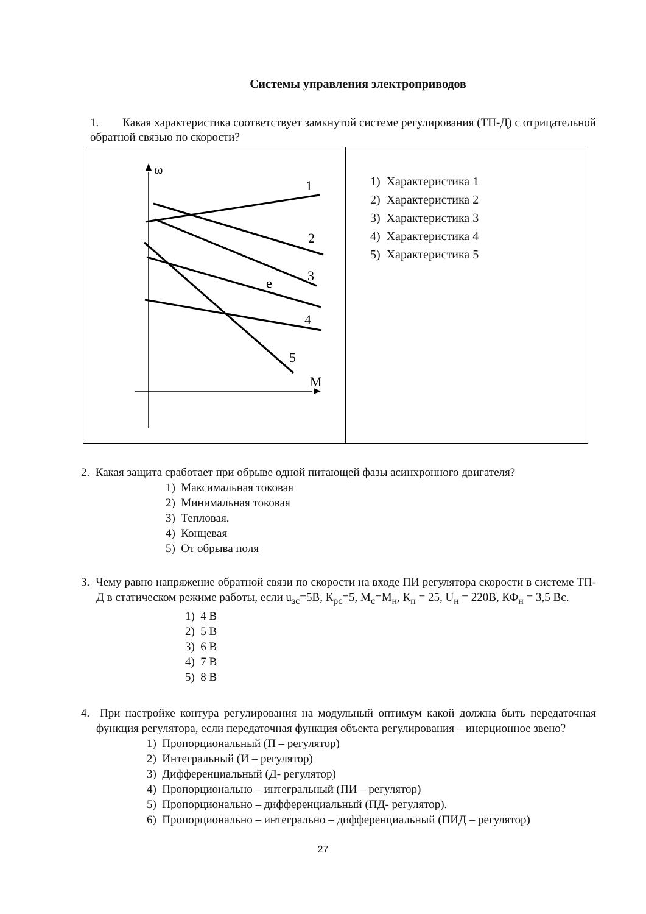Системы управления электроприводов
1. Какая характеристика соответствует замкнутой системе регулирования (ТП-Д) с отрицательной обратной связью по скорости?
| ω 1 2 3 e 4 5 M | 1) Характеристика 1 2) Характеристика 2 3) Характеристика 3 4) Характеристика 4 5) Характеристика 5 |
2. Какая защита сработает при обрыве одной питающей фазы асинхронного двигателя?
1) Максимальная токовая
2) Минимальная токовая
3) Тепловая.
4) Концевая
5) От обрыва поля
3. Чему равно напряжение обратной связи по скорости на входе ПИ регулятора скорости в системе ТП-Д в статическом режиме работы, если u<sub>зс</sub>=5В, К<sub>рс</sub>=5, М<sub>с</sub>=М<sub>н</sub>, К<sub>п</sub> = 25, U<sub>н</sub> = 220В, КФ<sub>н</sub> = 3,5 Вс.
1) 4 В
2) 5 В
3) 6 В
4) 7 В
5) 8 В
4. При настройке контура регулирования на модульный оптимум какой должна быть передаточная функция регулятора, если передаточная функция объекта регулирования – инерционное звено?
1) Пропорциональный (П – регулятор)
2) Интегральный (И – регулятор)
3) Дифференциальный (Д- регулятор)
4) Пропорционально – интегральный (ПИ – регулятор)
5) Пропорционально – дифференциальный (ПД- регулятор).
6) Пропорционально – интегрально – дифференциальный (ПИД – регулятор)
27